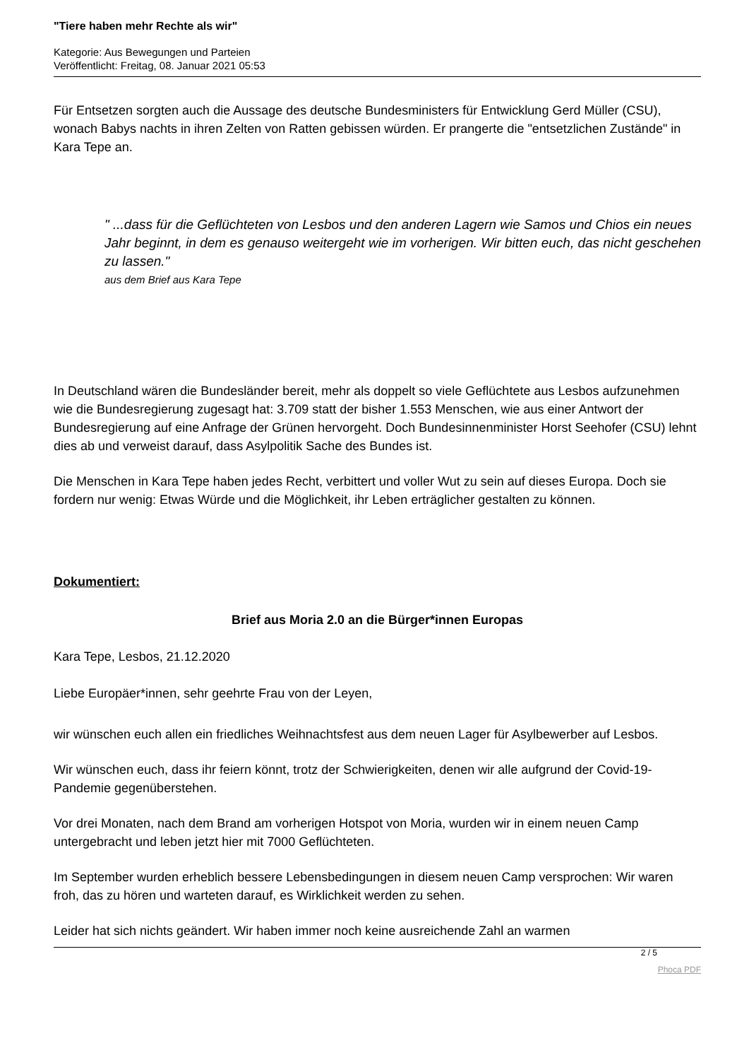"Tiere haben mehr Rechte als wir"
Kategorie: Aus Bewegungen und Parteien
Veröffentlicht: Freitag, 08. Januar 2021 05:53
Für Entsetzen sorgten auch die Aussage des deutsche Bundesministers für Entwicklung Gerd Müller (CSU), wonach Babys nachts in ihren Zelten von Ratten gebissen würden. Er prangerte die "entsetzlichen Zustände" in Kara Tepe an.
" ...dass für die Geflüchteten von Lesbos und den anderen Lagern wie Samos und Chios ein neues Jahr beginnt, in dem es genauso weitergeht wie im vorherigen. Wir bitten euch, das nicht geschehen zu lassen."
aus dem Brief aus Kara Tepe
In Deutschland wären die Bundesländer bereit, mehr als doppelt so viele Geflüchtete aus Lesbos aufzunehmen wie die Bundesregierung zugesagt hat: 3.709 statt der bisher 1.553 Menschen, wie aus einer Antwort der Bundesregierung auf eine Anfrage der Grünen hervorgeht. Doch Bundesinnenminister Horst Seehofer (CSU) lehnt dies ab und verweist darauf, dass Asylpolitik Sache des Bundes ist.
Die Menschen in Kara Tepe haben jedes Recht, verbittert und voller Wut zu sein auf dieses Europa. Doch sie fordern nur wenig: Etwas Würde und die Möglichkeit, ihr Leben erträglicher gestalten zu können.
Dokumentiert:
Brief aus Moria 2.0 an die Bürger*innen Europas
Kara Tepe, Lesbos, 21.12.2020
Liebe Europäer*innen, sehr geehrte Frau von der Leyen,
wir wünschen euch allen ein friedliches Weihnachtsfest aus dem neuen Lager für Asylbewerber auf Lesbos.
Wir wünschen euch, dass ihr feiern könnt, trotz der Schwierigkeiten, denen wir alle aufgrund der Covid-19-Pandemie gegenüberstehen.
Vor drei Monaten, nach dem Brand am vorherigen Hotspot von Moria, wurden wir in einem neuen Camp untergebracht und leben jetzt hier mit 7000 Geflüchteten.
Im September wurden erheblich bessere Lebensbedingungen in diesem neuen Camp versprochen: Wir waren froh, das zu hören und warteten darauf, es Wirklichkeit werden zu sehen.
Leider hat sich nichts geändert. Wir haben immer noch keine ausreichende Zahl an warmen
2 / 5
Phoca PDF